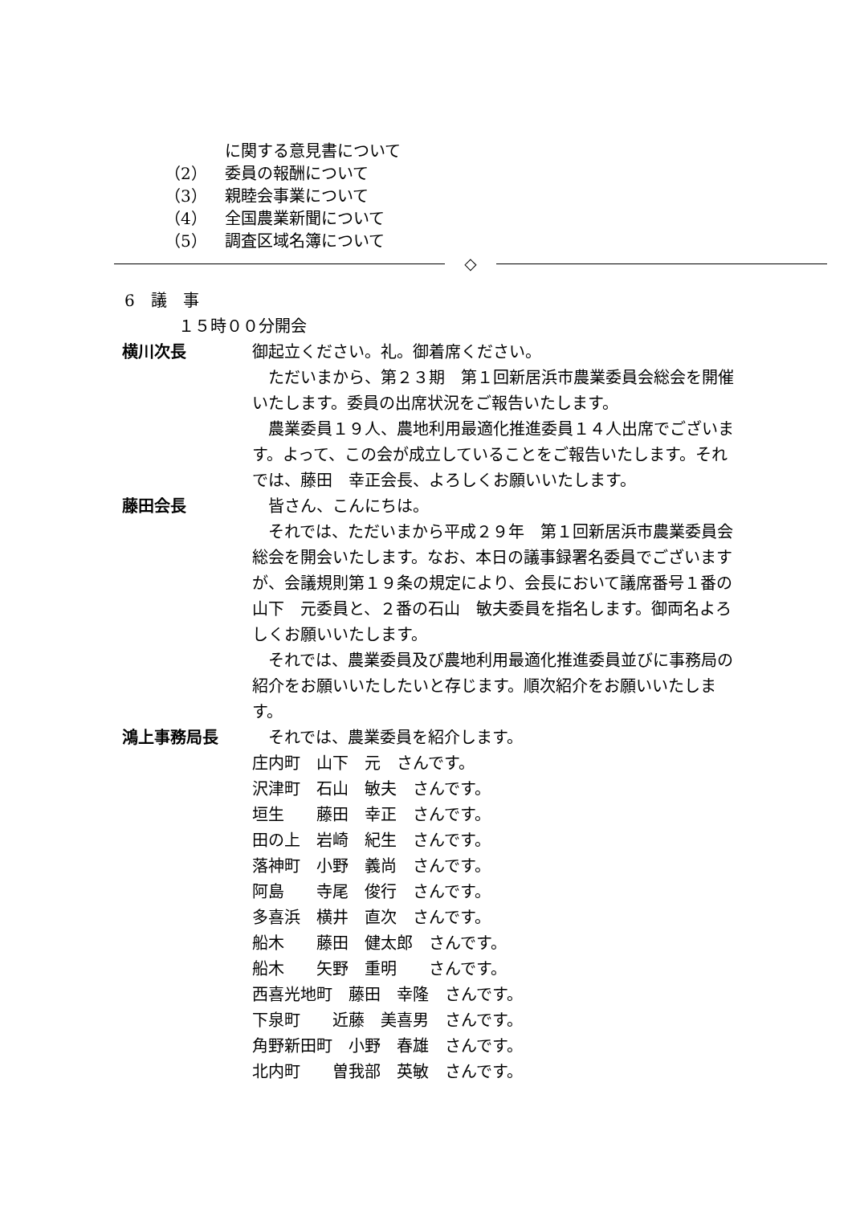に関する意見書について
（2） 委員の報酬について
（3） 親睦会事業について
（4） 全国農業新聞について
（5） 調査区域名簿について
◇
6　議　事
１５時００分開会
横川次長 御起立ください。礼。御着席ください。
　ただいまから、第２３期　第１回新居浜市農業委員会総会を開催いたします。委員の出席状況をご報告いたします。
　農業委員１９人、農地利用最適化推進委員１４人出席でございます。よって、この会が成立していることをご報告いたします。それでは、藤田　幸正会長、よろしくお願いいたします。
藤田会長 　皆さん、こんにちは。
　それでは、ただいまから平成２９年　第１回新居浜市農業委員会総会を開会いたします。なお、本日の議事録署名委員でございますが、会議規則第１９条の規定により、会長において議席番号１番の山下　元委員と、２番の石山　敏夫委員を指名します。御両名よろしくお願いいたします。
　それでは、農業委員及び農地利用最適化推進委員並びに事務局の紹介をお願いいたしたいと存じます。順次紹介をお願いいたします。
鴻上事務局長 　それでは、農業委員を紹介します。
庄内町　山下　元　さんです。
沢津町　石山　敏夫　さんです。
垣生　　藤田　幸正　さんです。
田の上　岩崎　紀生　さんです。
落神町　小野　義尚　さんです。
阿島　　寺尾　俊行　さんです。
多喜浜　横井　直次　さんです。
船木　　藤田　健太郎　さんです。
船木　　矢野　重明　　さんです。
西喜光地町　藤田　幸隆　さんです。
下泉町　　近藤　美喜男　さんです。
角野新田町　小野　春雄　さんです。
北内町　　曽我部　英敏　さんです。